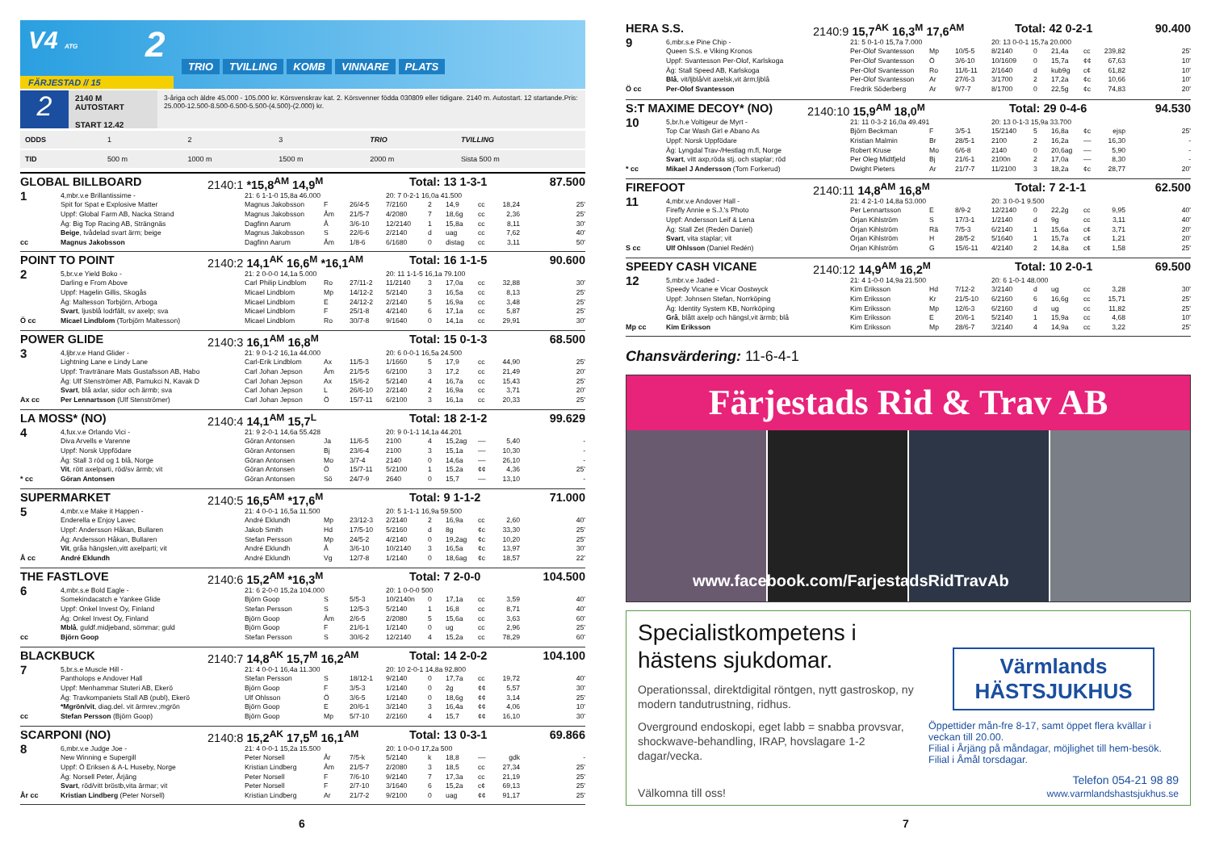V4 ATG 2
TRIO TVILLING KOMB VINNARE PLATS
FÄRJESTAD // 15
2
2140 M AUTOSTART
START 12.42
3-åriga och äldre 45.000 - 105.000 kr. Körsvenskrav kat. 2. Körsvenner födda 030809 eller tidigare. 2140 m. Autostart. 12 startande.Pris: 25.000-12.500-8.500-6.500-5.500-(4.500)-(2.000) kr.
| ODDS | 1 | 2 | 3 | TRIO | TVILLING |
| TID | 500 m | 1000 m | 1500 m | 2000 m | Sista 500 m |
GLOBAL BILLBOARD 2140:1 *15,8<sup>AM</sup> 14,9<sup>M</sup> Total: 13 1-3-1 87.500
| 1 | 4,mbr.v.e Brillantissime - | 21: 6 1-1-0 15,8a 46.000 | | | 20: 7 0-2-1 16,0a 41.500 | | | | | |
| | Spit for Spat e Explosive Matter | Magnus Jakobsson | F | 26/4-5 | 7/2160 | 2 | 14,9 | cc | 18,24 | 25' |
| | Uppf: Global Farm AB, Nacka Strand | Magnus Jakobsson | Åm | 21/5-7 | 4/2080 | 7 | 18,6g | cc | 2,36 | 25' |
| | Äg: Big Top Racing AB, Strängnäs | Dagfinn Aarum | Å | 3/6-10 | 12/2140 | 1 | 15,8a | cc | 8,11 | 30' |
| | Beige , tvådelad svart ärm; beige | Magnus Jakobsson | S | 22/6-6 | 2/2140 | d | uag | cc | 7,62 | 40' |
| cc | Magnus Jakobsson | Dagfinn Aarum | Åm | 1/8-6 | 6/1680 | 0 | distag | cc | 3,11 | 50' |
POINT TO POINT 2140:2 14,1<sup>AK</sup> 16,6<sup>M</sup> *16,1<sup>AM</sup> Total: 16 1-1-5 90.600
| 2 | 5,br.v.e Yield Boko - | 21: 2 0-0-0 14,1a 5.000 | | | 20: 11 1-1-5 16,1a 79.100 | | | | | |
| | Darling e From Above | Carl Philip Lindblom | Ro | 27/11-2 | 11/2140 | 3 | 17,0a | cc | 32,88 | 30' |
| | Uppf: Hagelin Gillis, Skogås | Micael Lindblom | Mp | 14/12-2 | 5/2140 | 3 | 16,5a | cc | 8,13 | 25' |
| | Äg: Maltesson Torbjörn, Arboga | Micael Lindblom | E | 24/12-2 | 2/2140 | 5 | 16,9a | cc | 3,48 | 25' |
| | Svart , ljusblå lodrfält, sv axelp; sva | Micael Lindblom | F | 25/1-8 | 4/2140 | 6 | 17,1a | cc | 5,87 | 25' |
| Ö cc | Micael Lindblom (Torbjörn Maltesson) | Micael Lindblom | Ro | 30/7-8 | 9/1640 | 0 | 14,1a | cc | 29,91 | 30' |
POWER GLIDE 2140:3 16,1<sup>AM</sup> 16,8<sup>M</sup> Total: 15 0-1-3 68.500
| 3 | 4,ljbr.v.e Hand Glider - | 21: 9 0-1-2 16,1a 44.000 | | | 20: 6 0-0-1 16,5a 24.500 | | | | | |
| | Lightning Lane e Lindy Lane | Carl-Erik Lindblom | Ax | 11/5-3 | 1/1660 | 5 | 17,9 | cc | 44,90 | 25' |
| | Uppf: Travtränare Mats Gustafsson AB, Habo | Carl Johan Jepson | Åm | 21/5-5 | 6/2100 | 3 | 17,2 | cc | 21,49 | 20' |
| | Äg: Ulf Stenströmer AB, Pamukci N, Kavak D | Carl Johan Jepson | Ax | 15/6-2 | 5/2140 | 4 | 16,7a | cc | 15,43 | 25' |
| | Svart , blå axlar, sidor och ärmb; sva | Carl Johan Jepson | L | 26/6-10 | 2/2140 | 2 | 16,9a | cc | 3,71 | 20' |
| Ax cc | Per Lennartsson (Ulf Stenströmer) | Carl Johan Jepson | Ö | 15/7-11 | 6/2100 | 3 | 16,1a | cc | 20,33 | 25' |
LA MOSS* (NO) 2140:4 14,1<sup>AM</sup> 15,7<sup>L</sup> Total: 18 2-1-2 99.629
| 4 | 4,fux.v.e Orlando Vici - | 21: 9 2-0-1 14,6a 55.428 | | | 20: 9 0-1-1 14,1a 44.201 | | | | | |
| | Diva Arvells e Varenne | Göran Antonsen | Ja | 11/6-5 | 2100 | 4 | 15,2ag | –– | 5,40 | - |
| | Uppf: Norsk Uppfödare | Göran Antonsen | Bj | 23/6-4 | 2100 | 3 | 15,1a | –– | 10,30 | - |
| | Äg: Stall 3 röd og 1 blå, Norge | Göran Antonsen | Mo | 3/7-4 | 2140 | 0 | 14,6a | –– | 26,10 | - |
| | Vit , rött axelparti, röd/sv ärmb; vit | Göran Antonsen | Ö | 15/7-11 | 5/2100 | 1 | 15,2a | ¢¢ | 4,36 | 25' |
| * cc | Göran Antonsen | Göran Antonsen | Sö | 24/7-9 | 2640 | 0 | 15,7 | –– | 13,10 | - |
SUPERMARKET 2140:5 16,5<sup>AM</sup> *17,6<sup>M</sup> Total: 9 1-1-2 71.000
| 5 | 4,mbr.v.e Make it Happen - | 21: 4 0-0-1 16,5a 11.500 | | | 20: 5 1-1-1 16,9a 59.500 | | | | | |
| | Enderella e Enjoy Lavec | André Eklundh | Mp | 23/12-3 | 2/2140 | 2 | 16,9a | cc | 2,60 | 40' |
| | Uppf: Andersson Håkan, Bullaren | Jakob Smith | Hd | 17/5-10 | 5/2160 | d | 8g | ¢c | 33,30 | 25' |
| | Äg: Andersson Håkan, Bullaren | Stefan Persson | Mp | 24/5-2 | 4/2140 | 0 | 19,2ag | ¢c | 10,20 | 25' |
| | Vit , gråa hängslen,vitt axelparti; vit | André Eklundh | Å | 3/6-10 | 10/2140 | 3 | 16,5a | ¢c | 13,97 | 30' |
| Å cc | André Eklundh | André Eklundh | Vg | 12/7-8 | 1/2140 | 0 | 18,6ag | ¢c | 18,57 | 22' |
THE FASTLOVE 2140:6 15,2<sup>AM</sup> *16,3<sup>M</sup> Total: 7 2-0-0 104.500
| 6 | 4,mbr.s.e Bold Eagle - | 21: 6 2-0-0 15,2a 104.000 | | | 20: 1 0-0-0 500 | | | | | |
| | Somekindacatch e Yankee Glide | Björn Goop | S | 5/5-3 | 10/2140n | 0 | 17,1a | cc | 3,59 | 40' |
| | Uppf: Onkel Invest Oy, Finland | Stefan Persson | S | 12/5-3 | 5/2140 | 1 | 16,8 | cc | 8,71 | 40' |
| | Äg: Onkel Invest Oy, Finland | Björn Goop | Åm | 2/6-5 | 2/2080 | 5 | 15,6a | cc | 3,63 | 60' |
| | Mblå , guldf.midjeband, sömmar; guld | Björn Goop | F | 21/6-1 | 1/2140 | 0 | ug | cc | 2,96 | 25' |
| cc | Björn Goop | Stefan Persson | S | 30/6-2 | 12/2140 | 4 | 15,2a | cc | 78,29 | 60' |
BLACKBUCK 2140:7 14,8<sup>AK</sup> 15,7<sup>M</sup> 16,2<sup>AM</sup> Total: 14 2-0-2 104.100
| 7 | 5,br.s.e Muscle Hill - | 21: 4 0-0-1 16,4a 11.300 | | | 20: 10 2-0-1 14,8a 92.800 | | | | | |
| | Pantholops e Andover Hall | Stefan Persson | S | 18/12-1 | 9/2140 | 0 | 17,7a | cc | 19,72 | 40' |
| | Uppf: Menhammar Stuteri AB, Ekerö | Björn Goop | F | 3/5-3 | 1/2140 | 0 | 2g | ¢¢ | 5,57 | 30' |
| | Äg: Travkompaniets Stall AB (publ), Ekerö | Ulf Ohlsson | Ö | 3/6-5 | 1/2140 | 0 | 18,6g | ¢¢ | 3,14 | 25' |
| | *Mgrön/vit , diag.del. vit ärmrev.;mgrön | Björn Goop | E | 20/6-1 | 3/2140 | 3 | 16,4a | ¢¢ | 4,06 | 10' |
| cc | Stefan Persson (Björn Goop) | Björn Goop | Mp | 5/7-10 | 2/2160 | 4 | 15,7 | ¢¢ | 16,10 | 30' |
SCARPONI (NO) 2140:8 15,2<sup>AK</sup> 17,5<sup>M</sup> 16,1<sup>AM</sup> Total: 13 0-3-1 69.866
| 8 | 6,mbr.v.e Judge Joe - | 21: 4 0-0-1 15,2a 15.500 | | | 20: 1 0-0-0 17,2a 500 | | | | | |
| | New Winning e Supergill | Peter Norsell | År | 7/5-k | 5/2140 | k | 18,8 | –– | gdk | - |
| | Uppf: Ö Eriksen & A-L Huseby, Norge | Kristian Lindberg | Åm | 21/5-7 | 2/2080 | 3 | 18,5 | cc | 27,34 | 25' |
| | Äg: Norsell Peter, Årjäng | Peter Norsell | F | 7/6-10 | 9/2140 | 7 | 17,3a | cc | 21,19 | 25' |
| | Svart , röd/vitt bröstb,vita ärmar; vit | Peter Norsell | F | 2/7-10 | 3/1640 | 6 | 15,2a | c¢ | 69,13 | 25' |
| År cc | Kristian Lindberg (Peter Norsell) | Kristian Lindberg | Ar | 21/7-2 | 9/2100 | 0 | uag | ¢¢ | 91,17 | 25' |
6
HERA S.S. 2140:9 15,7<sup>AK</sup> 16,3<sup>M</sup> 17,6<sup>AM</sup> Total: 42 0-2-1 90.400
| 9 | 6,mbr.s.e Pine Chip - | 21: 5 0-1-0 15,7a 7.000 | | | 20: 13 0-0-1 15,7a 20.000 | | | | | |
| | Queen S.S. e Viking Kronos | Per-Olof Svantesson | Mp | 10/5-5 | 8/2140 | 0 | 21,4a | cc | 239,82 | 25' |
| | Uppf: Svantesson Per-Olof, Karlskoga | Per-Olof Svantesson | Ö | 3/6-10 | 10/1609 | 0 | 15,7a | ¢¢ | 67,63 | 10' |
| | Äg: Stall Speed AB, Karlskoga | Per-Olof Svantesson | Ro | 11/6-11 | 2/1640 | d | kub9g | c¢ | 61,82 | 10' |
| | Blå , vit/ljblå/vit axelsk,vit ärm;ljblå | Per-Olof Svantesson | Ar | 27/6-3 | 3/1700 | 2 | 17,2a | ¢c | 10,66 | 10' |
| Ö cc | Per-Olof Svantesson | Fredrik Söderberg | Ar | 9/7-7 | 8/1700 | 0 | 22,5g | ¢c | 74,83 | 20' |
S:T MAXIME DECOY* (NO) 2140:10 15,9<sup>AM</sup> 18,0<sup>M</sup> Total: 29 0-4-6 94.530
| 10 | 5,br.h.e Voltigeur de Myrt - | 21: 11 0-3-2 16,0a 49.491 | | | 20: 13 0-1-3 15,9a 33.700 | | | | | |
| | Top Car Wash Girl e Abano As | Björn Beckman | F | 3/5-1 | 15/2140 | 5 | 16,8a | ¢c | ejsp | 25' |
| | Uppf: Norsk Uppfödare | Kristian Malmin | Br | 28/5-1 | 2100 | 2 | 16,2a | –– | 16,30 | - |
| | Äg: Lyngdal Trav-/Hestlag m.fl, Norge | Robert Kruse | Mo | 6/6-8 | 2140 | 0 | 20,6ag | –– | 5,90 | - |
| | Svart , vitt axp,röda stj. och staplar; röd | Per Oleg Midtfjeld | Bj | 21/6-1 | 2100n | 2 | 17,0a | –– | 8,30 | - |
| * cc | Mikael J Andersson (Tom Forkerud) | Dwight Pieters | Ar | 21/7-7 | 11/2100 | 3 | 18,2a | ¢c | 28,77 | 20' |
FIREFOOT 2140:11 14,8<sup>AM</sup> 16,8<sup>M</sup> Total: 7 2-1-1 62.500
| 11 | 4,mbr.v.e Andover Hall - | 21: 4 2-1-0 14,8a 53.000 | | | 20: 3 0-0-1 9.500 | | | | | |
| | Firefly Annie e S.J.'s Photo | Per Lennartsson | E | 8/9-2 | 12/2140 | 0 | 22,2g | cc | 9,95 | 40' |
| | Uppf: Andersson Leif & Lena | Örjan Kihlström | S | 17/3-1 | 1/2140 | d | 9g | cc | 3,11 | 40' |
| | Äg: Stall Zet (Redén Daniel) | Örjan Kihlström | Rä | 7/5-3 | 6/2140 | 1 | 15,6a | c¢ | 3,71 | 20' |
| | Svart , vita staplar; vit | Örjan Kihlström | H | 28/5-2 | 5/1640 | 1 | 15,7a | c¢ | 1,21 | 20' |
| S cc | Ulf Ohlsson (Daniel Redén) | Örjan Kihlström | G | 15/6-11 | 4/2140 | 2 | 14,8a | c¢ | 1,58 | 25' |
SPEEDY CASH VICANE 2140:12 14,9<sup>AM</sup> 16,2<sup>M</sup> Total: 10 2-0-1 69.500
| 12 | 5,mbr.v.e Jaded - | 21: 4 1-0-0 14,9a 21.500 | | | 20: 6 1-0-1 48.000 | | | | | |
| | Speedy Vicane e Vicar Oostwyck | Kim Eriksson | Hd | 7/12-2 | 3/2140 | d | ug | cc | 3,28 | 30' |
| | Uppf: Johnsen Stefan, Norrköping | Kim Eriksson | Kr | 21/5-10 | 6/2160 | 6 | 16,6g | cc | 15,71 | 25' |
| | Äg: Identity System KB, Norrköping | Kim Eriksson | Mp | 12/6-3 | 6/2160 | d | ug | cc | 11,82 | 25' |
| | Grå , blått axelp och hängsl,vit ärmb; blå | Kim Eriksson | E | 20/6-1 | 5/2140 | 1 | 15,9a | cc | 4,68 | 10' |
| Mp cc | Kim Eriksson | Kim Eriksson | Mp | 28/6-7 | 3/2140 | 4 | 14,9a | cc | 3,22 | 25' |
Chansvärdering: 11-6-4-1
Färjestads Rid & Trav AB
www.facebook.com/FarjestadsRidTravAb
Specialistkompetens i hästens sjukdomar.
Operationssal, direktdigital röntgen, nytt gastroskop, ny modern tandutrustning, ridhus.
Overground endoskopi, eget labb = snabba provsvar, shockwave-behandling, IRAP, hovslagare 1-2 dagar/vecka.
Välkomna till oss!
Värmlands
HÄSTSJUKHUS
Öppettider mån-fre 8-17, samt öppet flera kvällar i veckan till 20.00.
Filial i Årjäng på måndagar, möjlighet till hem-besök. Filial i Åmål torsdagar.
Telefon 054-21 98 89
www.varmlandshastsjukhus.se
7